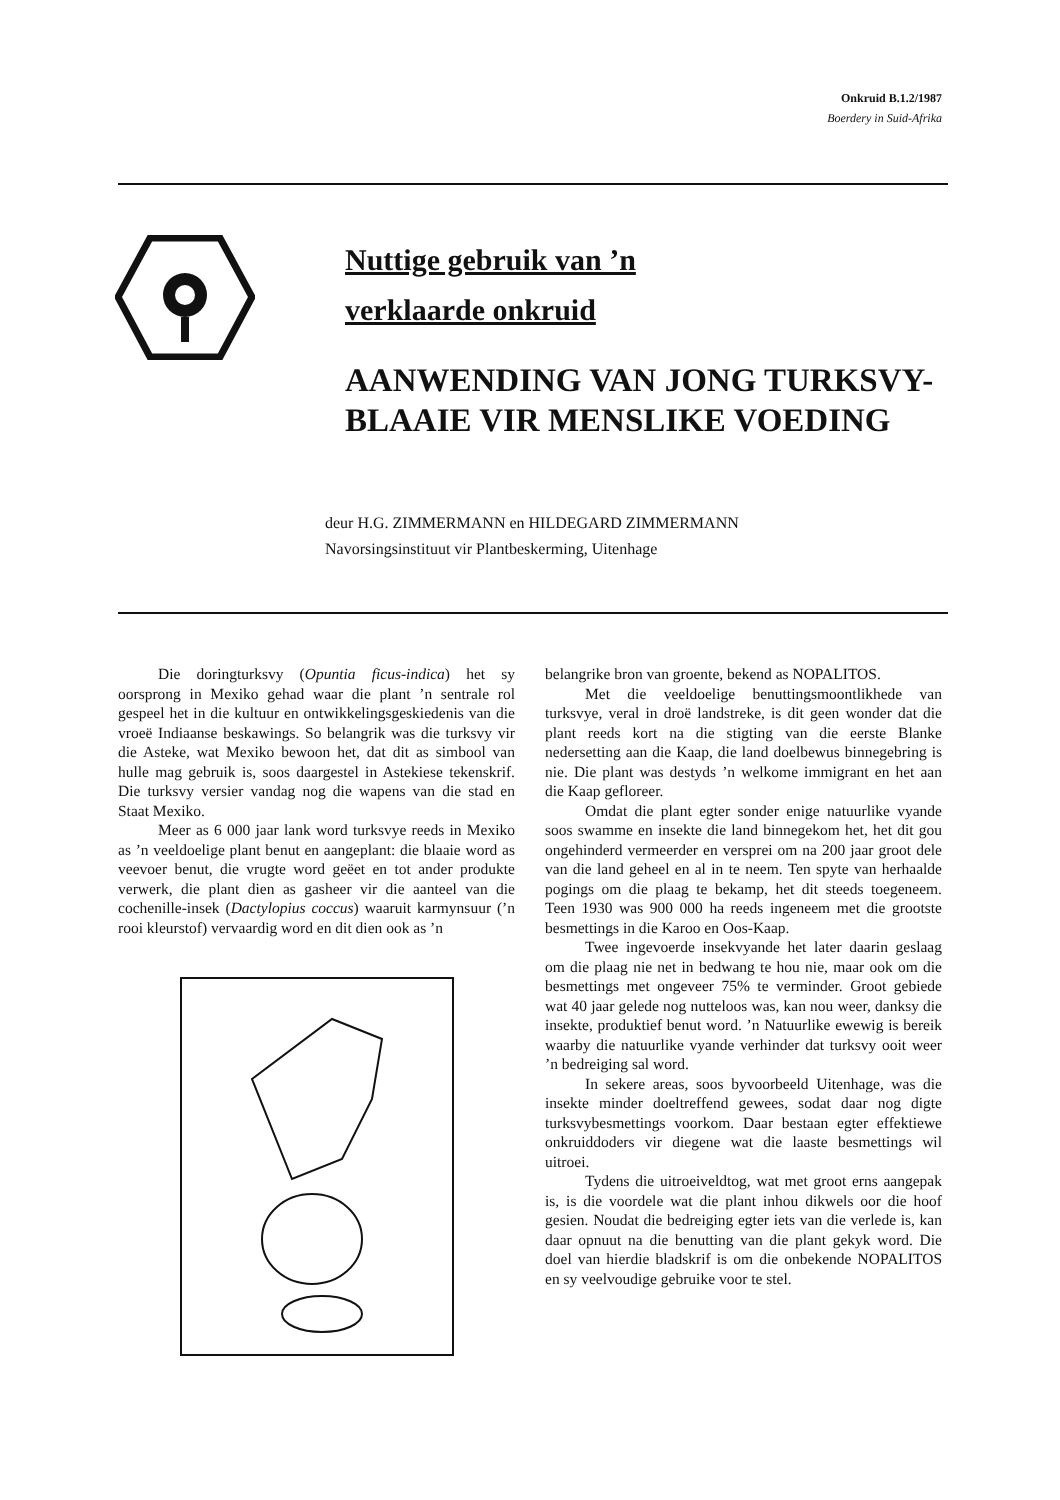Onkruid B.1.2/1987
Boerdery in Suid-Afrika
Nuttige gebruik van ’n
verklaarde onkruid
AANWENDING VAN JONG TURKSVY-
BLAAIE VIR MENSLIKE VOEDING
deur H.G. ZIMMERMANN en HILDEGARD ZIMMERMANN
Navorsingsinstituut vir Plantbeskerming, Uitenhage
Die doringturksvy (Opuntia ficus-indica) het sy oorsprong in Mexiko gehad waar die plant ’n sentrale rol gespeel het in die kultuur en ontwikkelingsgeskiedenis van die vroeë Indiaanse beskawings. So belangrik was die turksvy vir die Asteke, wat Mexiko bewoon het, dat dit as simbool van hulle mag gebruik is, soos daargestel in Astekiese tekenskrif. Die turksvy versier vandag nog die wapens van die stad en Staat Mexiko.
Meer as 6 000 jaar lank word turksvye reeds in Mexiko as ’n veeldoelige plant benut en aangeplant: die blaaie word as veevoer benut, die vrugte word geëet en tot ander produkte verwerk, die plant dien as gasheer vir die aanteel van die cochenille-insek (Dactylopius coccus) waaruit karmynsuur (’n rooi kleurstof) vervaardig word en dit dien ook as ’n
belangrike bron van groente, bekend as NOPALITOS.
Met die veeldoelige benuttingsmoontlikhede van turksvye, veral in droë landstreke, is dit geen wonder dat die plant reeds kort na die stigting van die eerste Blanke nedersetting aan die Kaap, die land doelbewus binnegebring is nie. Die plant was destyds ’n welkome immigrant en het aan die Kaap gefloreer.
Omdat die plant egter sonder enige natuurlike vyande soos swamme en insekte die land binnegekom het, het dit gou ongehinderd vermeerder en versprei om na 200 jaar groot dele van die land geheel en al in te neem. Ten spyte van herhaalde pogings om die plaag te bekamp, het dit steeds toegeneem. Teen 1930 was 900 000 ha reeds ingeneem met die grootste besmettings in die Karoo en Oos-Kaap.
Twee ingevoerde insekvyande het later daarin geslaag om die plaag nie net in bedwang te hou nie, maar ook om die besmettings met ongeveer 75% te verminder. Groot gebiede wat 40 jaar gelede nog nutteloos was, kan nou weer, danksy die insekte, produktief benut word. ’n Natuurlike ewewig is bereik waarby die natuurlike vyande verhinder dat turksvy ooit weer ’n bedreiging sal word.
In sekere areas, soos byvoorbeeld Uitenhage, was die insekte minder doeltreffend gewees, sodat daar nog digte turksvybesmettings voorkom. Daar bestaan egter effektiewe onkruiddoders vir diegene wat die laaste besmettings wil uitroei.
Tydens die uitroeiveldtog, wat met groot erns aangepak is, is die voordele wat die plant inhou dikwels oor die hoof gesien. Noudat die bedreiging egter iets van die verlede is, kan daar opnuut na die benutting van die plant gekyk word. Die doel van hierdie bladskrif is om die onbekende NOPALITOS en sy veelvoudige gebruike voor te stel.